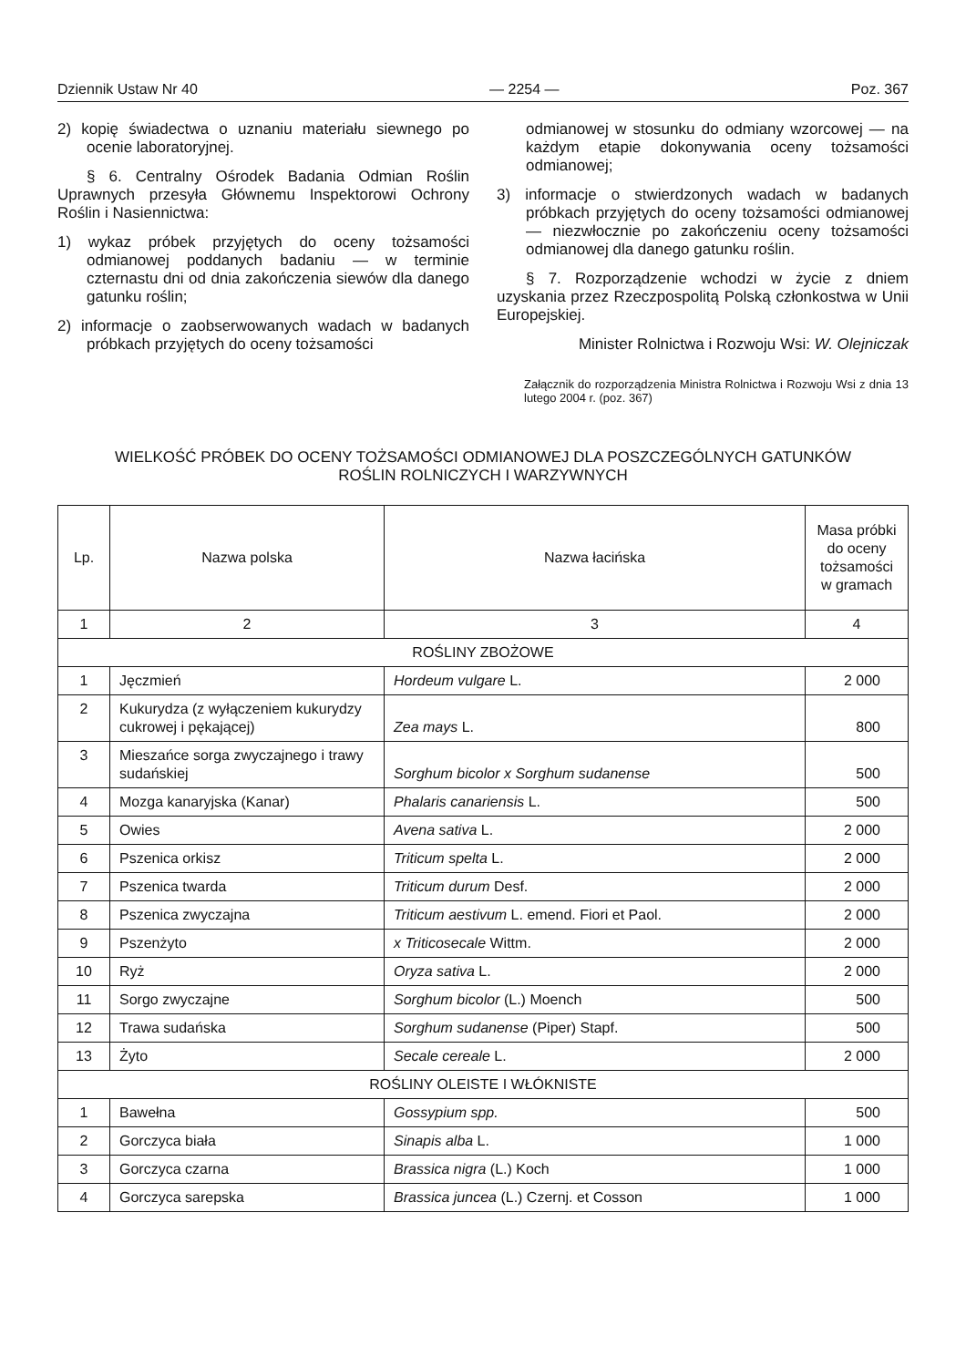Dziennik Ustaw Nr 40 — 2254 — Poz. 367
2) kopię świadectwa o uznaniu materiału siewnego po ocenie laboratoryjnej.
§ 6. Centralny Ośrodek Badania Odmian Roślin Uprawnych przesyła Głównemu Inspektorowi Ochrony Roślin i Nasiennictwa:
1) wykaz próbek przyjętych do oceny tożsamości odmianowej poddanych badaniu — w terminie czternastu dni od dnia zakończenia siewów dla danego gatunku roślin;
2) informacje o zaobserwowanych wadach w badanych próbkach przyjętych do oceny tożsamości
odmianowej w stosunku do odmiany wzorcowej — na każdym etapie dokonywania oceny tożsamości odmianowej;
3) informacje o stwierdzonych wadach w badanych próbkach przyjętych do oceny tożsamości odmianowej — niezwłocznie po zakończeniu oceny tożsamości odmianowej dla danego gatunku roślin.
§ 7. Rozporządzenie wchodzi w życie z dniem uzyskania przez Rzeczpospolitą Polską członkostwa w Unii Europejskiej.
Minister Rolnictwa i Rozwoju Wsi: W. Olejniczak
Załącznik do rozporządzenia Ministra Rolnictwa i Rozwoju Wsi z dnia 13 lutego 2004 r. (poz. 367)
WIELKOŚĆ PRÓBEK DO OCENY TOŻSAMOŚCI ODMIANOWEJ DLA POSZCZEGÓLNYCH GATUNKÓW
ROŚLIN ROLNICZYCH I WARZYWNYCH
| Lp. | Nazwa polska | Nazwa łacińska | Masa próbki do oceny tożsamości w gramach |
| --- | --- | --- | --- |
| 1 | 2 | 3 | 4 |
| ROŚLINY ZBOŻOWE | | | |
| 1 | Jęczmień | Hordeum vulgare L. | 2 000 |
| 2 | Kukurydza (z wyłączeniem kukurydzy cukrowej i pękającej) | Zea mays L. | 800 |
| 3 | Mieszańce sorga zwyczajnego i trawy sudańskiej | Sorghum bicolor x Sorghum sudanense | 500 |
| 4 | Mozga kanaryjska (Kanar) | Phalaris canariensis L. | 500 |
| 5 | Owies | Avena sativa L. | 2 000 |
| 6 | Pszenica orkisz | Triticum spelta L. | 2 000 |
| 7 | Pszenica twarda | Triticum durum Desf. | 2 000 |
| 8 | Pszenica zwyczajna | Triticum aestivum L. emend. Fiori et Paol. | 2 000 |
| 9 | Pszenżyto | x Triticosecale Wittm. | 2 000 |
| 10 | Ryż | Oryza sativa L. | 2 000 |
| 11 | Sorgo zwyczajne | Sorghum bicolor (L.) Moench | 500 |
| 12 | Trawa sudańska | Sorghum sudanense (Piper) Stapf. | 500 |
| 13 | Żyto | Secale cereale L. | 2 000 |
| ROŚLINY OLEISTE I WŁÓKNISTE | | | |
| 1 | Bawełna | Gossypium spp. | 500 |
| 2 | Gorczyca biała | Sinapis alba L. | 1 000 |
| 3 | Gorczyca czarna | Brassica nigra (L.) Koch | 1 000 |
| 4 | Gorczyca sarepska | Brassica juncea (L.) Czernj. et Cosson | 1 000 |